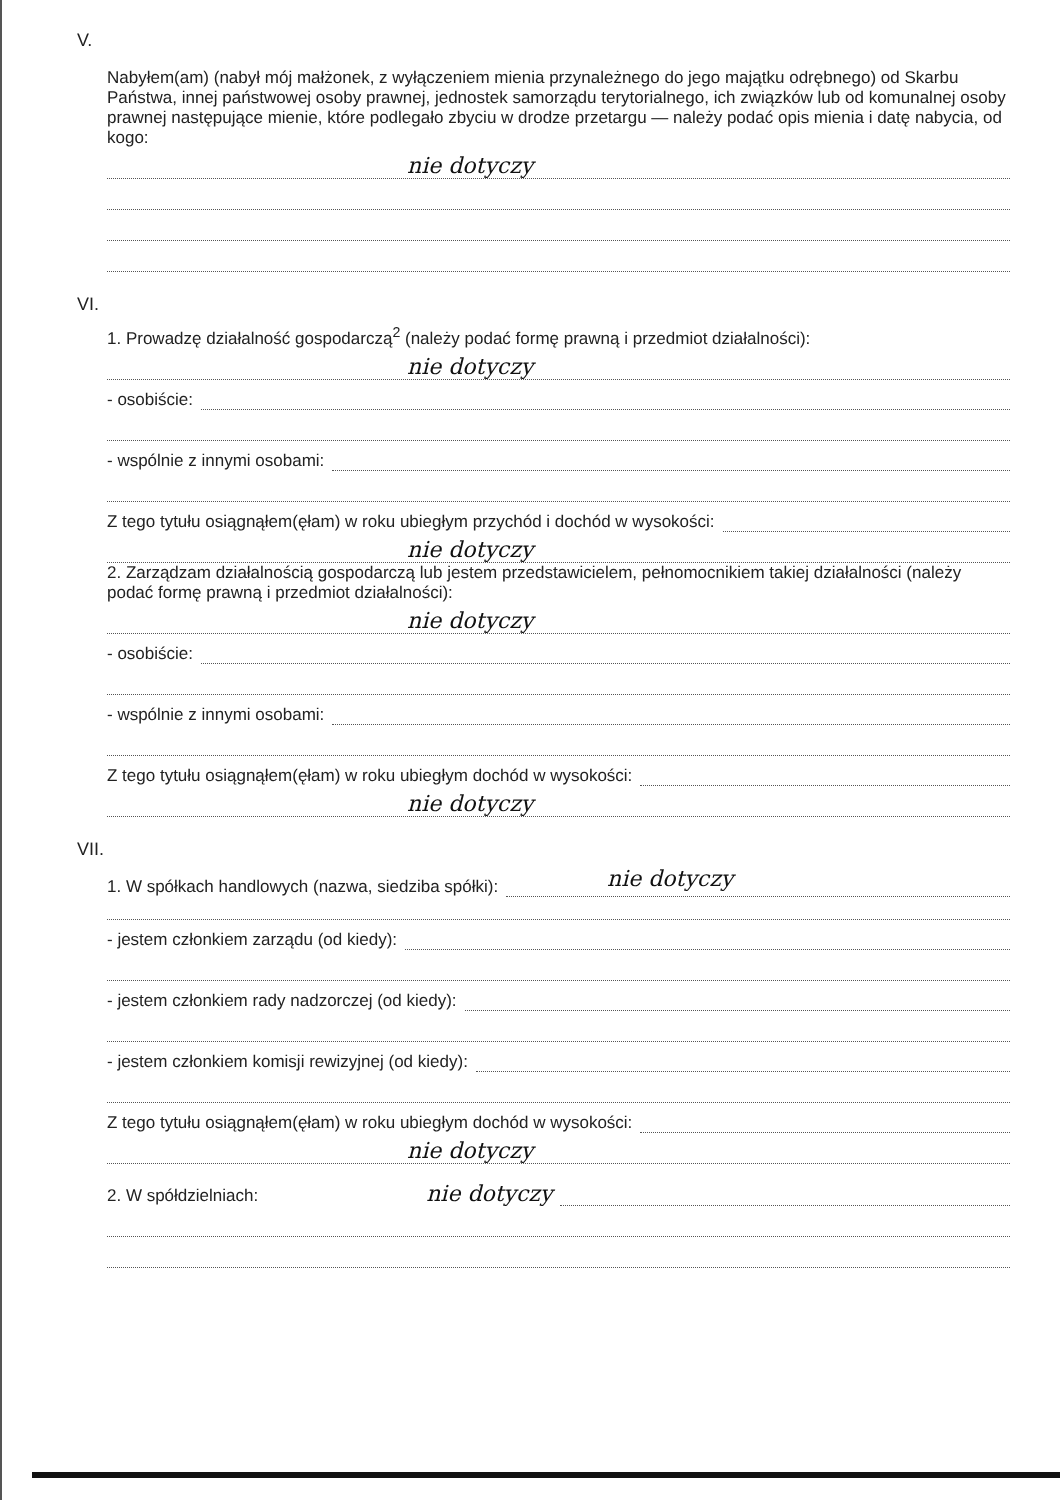V.
Nabyłem(am) (nabył mój małżonek, z wyłączeniem mienia przynależnego do jego majątku odrębnego) od Skarbu Państwa, innej państwowej osoby prawnej, jednostek samorządu terytorialnego, ich związków lub od komunalnej osoby prawnej następujące mienie, które podlegało zbyciu w drodze przetargu — należy podać opis mienia i datę nabycia, od kogo:
nie dotyczy
VI.
1. Prowadzę działalność gospodarczą<sup>2</sup> (należy podać formę prawną i przedmiot działalności):
nie dotyczy
- osobiście:
- wspólnie z innymi osobami:
Z tego tytułu osiągnąłem(ęłam) w roku ubiegłym przychód i dochód w wysokości:
nie dotyczy
2. Zarządzam działalnością gospodarczą lub jestem przedstawicielem, pełnomocnikiem takiej działalności (należy podać formę prawną i przedmiot działalności):
nie dotyczy
- osobiście:
- wspólnie z innymi osobami:
Z tego tytułu osiągnąłem(ęłam) w roku ubiegłym dochód w wysokości:
nie dotyczy
VII.
1. W spółkach handlowych (nazwa, siedziba spółki):
nie dotyczy
- jestem członkiem zarządu (od kiedy):
- jestem członkiem rady nadzorczej (od kiedy):
- jestem członkiem komisji rewizyjnej (od kiedy):
Z tego tytułu osiągnąłem(ęłam) w roku ubiegłym dochód w wysokości:
nie dotyczy
2. W spółdzielniach: nie dotyczy